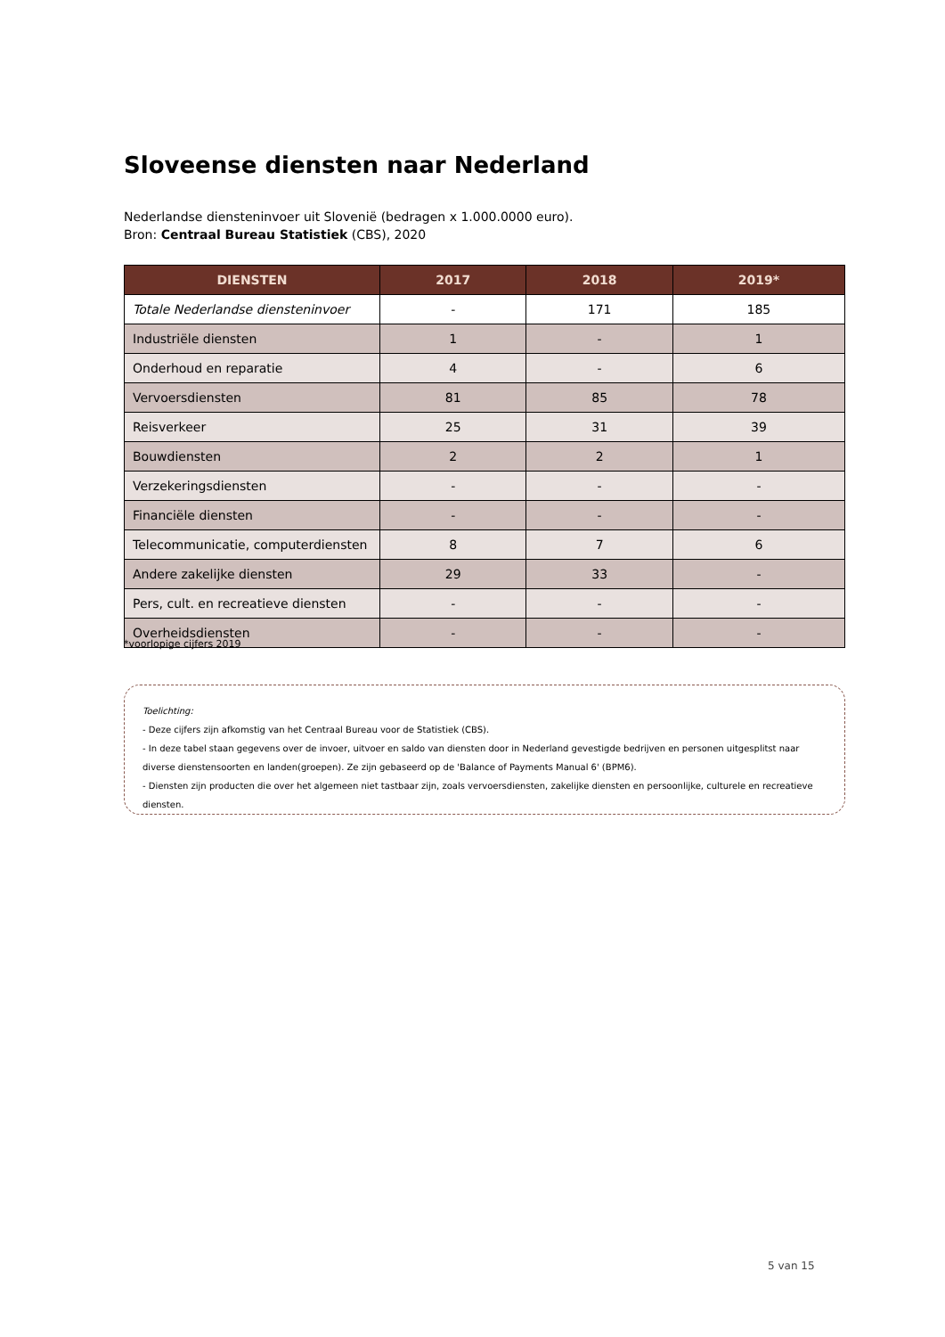Sloveense diensten naar Nederland
Nederlandse diensteninvoer uit Slovenië (bedragen x 1.000.0000 euro).
Bron: Centraal Bureau Statistiek (CBS), 2020
| DIENSTEN | 2017 | 2018 | 2019* |
| --- | --- | --- | --- |
| Totale Nederlandse diensteninvoer | - | 171 | 185 |
| Industriële diensten | 1 | - | 1 |
| Onderhoud en reparatie | 4 | - | 6 |
| Vervoersdiensten | 81 | 85 | 78 |
| Reisverkeer | 25 | 31 | 39 |
| Bouwdiensten | 2 | 2 | 1 |
| Verzekeringsdiensten | - | - | - |
| Financiële diensten | - | - | - |
| Telecommunicatie, computerdiensten | 8 | 7 | 6 |
| Andere zakelijke diensten | 29 | 33 | - |
| Pers, cult. en recreatieve diensten | - | - | - |
| Overheidsdiensten | - | - | - |
*voorlopige cijfers 2019
Toelichting:
- Deze cijfers zijn afkomstig van het Centraal Bureau voor de Statistiek (CBS).
- In deze tabel staan gegevens over de invoer, uitvoer en saldo van diensten door in Nederland gevestigde bedrijven en personen uitgesplitst naar diverse dienstensoorten en landen(groepen). Ze zijn gebaseerd op de 'Balance of Payments Manual 6' (BPM6).
- Diensten zijn producten die over het algemeen niet tastbaar zijn, zoals vervoersdiensten, zakelijke diensten en persoonlijke, culturele en recreatieve diensten.
5 van 15